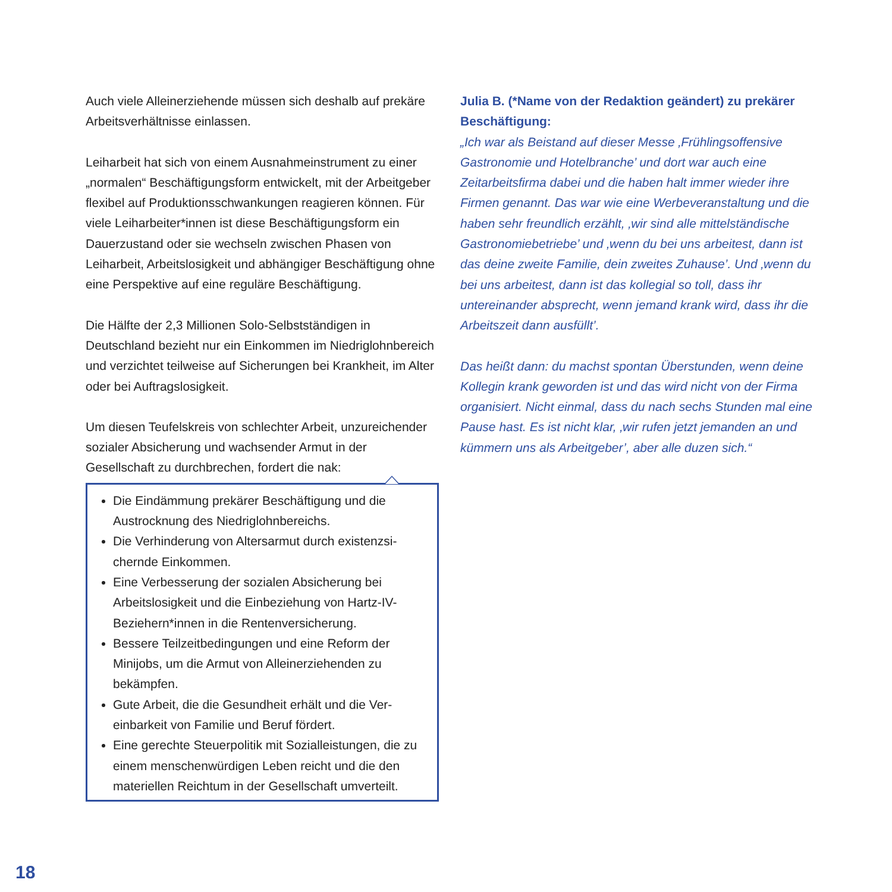Auch viele Alleinerziehende müssen sich deshalb auf prekäre Arbeitsverhältnisse einlassen.
Leiharbeit hat sich von einem Ausnahmeinstrument zu einer „normalen“ Beschäftigungsform entwickelt, mit der Arbeitgeber flexibel auf Produktionsschwankungen reagieren können. Für viele Leiharbeiter*innen ist diese Beschäftigungsform ein Dauerzustand oder sie wechseln zwischen Phasen von Leiharbeit, Arbeitslosigkeit und abhängiger Beschäftigung ohne eine Perspektive auf eine reguläre Beschäftigung.
Die Hälfte der 2,3 Millionen Solo-Selbstständigen in Deutschland bezieht nur ein Einkommen im Niedriglohnbe­reich und verzichtet teilweise auf Sicherungen bei Krank­heit, im Alter oder bei Auftragslosigkeit.
Um diesen Teufelskreis von schlechter Arbeit, unzurei­chender sozialer Absicherung und wachsender Armut in der Gesellschaft zu durchbrechen, fordert die nak:
Die Eindämmung prekärer Beschäftigung und die Austrocknung des Niedriglohnbereichs.
Die Verhinderung von Altersarmut durch existenzsi­chernde Einkommen.
Eine Verbesserung der sozialen Absicherung bei Arbeitslosigkeit und die Einbeziehung von Hartz-IV-Beziehern*innen in die Rentenversicherung.
Bessere Teilzeitbedingungen und eine Reform der Minijobs, um die Armut von Alleinerziehenden zu bekämpfen.
Gute Arbeit, die die Gesundheit erhält und die Ver­einbarkeit von Familie und Beruf fördert.
Eine gerechte Steuerpolitik mit Sozialleistungen, die zu einem menschenwürdigen Leben reicht und die den materiellen Reichtum in der Gesellschaft umver­teilt.
Julia B. (*Name von der Redaktion geändert) zu prekärer Beschäftigung:
„Ich war als Beistand auf dieser Messe ‚Frühlingsoffensive Gastronomie und Hotelbranche’ und dort war auch eine Zeitarbeitsfirma dabei und die haben halt immer wieder ihre Firmen genannt. Das war wie eine Werbeveranstaltung und die haben sehr freundlich erzählt, ‚wir sind alle mittelständi­sche Gastronomiebetriebe’ und ‚wenn du bei uns arbeitest, dann ist das deine zweite Familie, dein zweites Zuhause’. Und ‚wenn du bei uns arbeitest, dann ist das kollegial so toll, dass ihr untereinander absprecht, wenn jemand krank wird, dass ihr die Arbeitszeit dann ausfüllt’.
Das heißt dann: du machst spontan Überstunden, wenn deine Kollegin krank geworden ist und das wird nicht von der Firma organisiert. Nicht einmal, dass du nach sechs Stunden mal eine Pause hast. Es ist nicht klar, ‚wir rufen jetzt jemanden an und kümmern uns als Arbeitgeber’, aber alle duzen sich.“
18